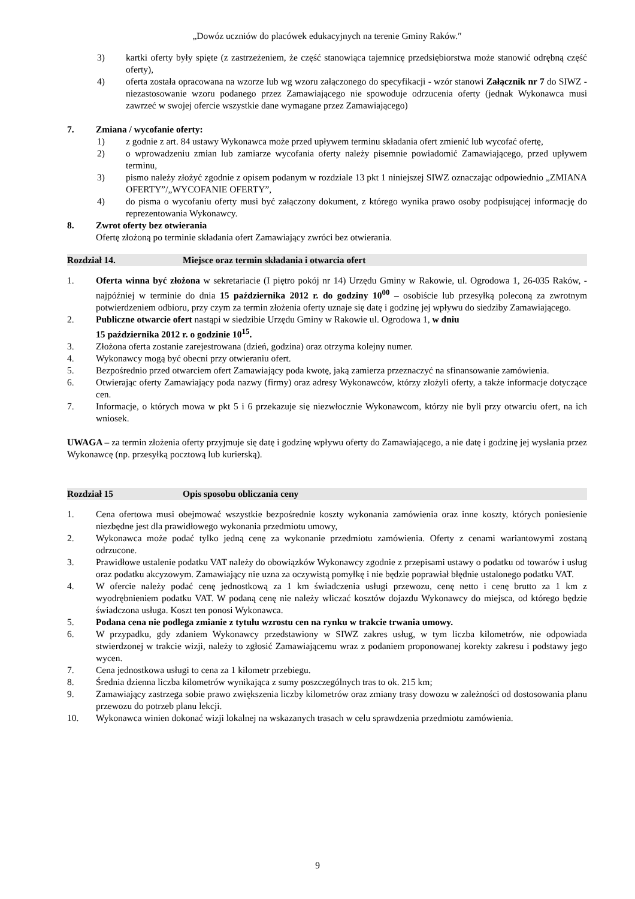„Dowóz uczniów do placówek edukacyjnych na terenie Gminy Raków.″
3) kartki oferty były spięte (z zastrzeżeniem, że część stanowiąca tajemnicę przedsiębiorstwa może stanowić odrębną część oferty),
4) oferta została opracowana na wzorze lub wg wzoru załączonego do specyfikacji - wzór stanowi Załącznik nr 7 do SIWZ - niezastosowanie wzoru podanego przez Zamawiającego nie spowoduje odrzucenia oferty (jednak Wykonawca musi zawrzeć w swojej ofercie wszystkie dane wymagane przez Zamawiającego)
7. Zmiana / wycofanie oferty:
1) z godnie z art. 84 ustawy Wykonawca może przed upływem terminu składania ofert zmienić lub wycofać ofertę,
2) o wprowadzeniu zmian lub zamiarze wycofania oferty należy pisemnie powiadomić Zamawiającego, przed upływem terminu,
3) pismo należy złożyć zgodnie z opisem podanym w rozdziale 13 pkt 1 niniejszej SIWZ oznaczając odpowiednio „ZMIANA OFERTY”/„WYCOFANIE OFERTY”,
4) do pisma o wycofaniu oferty musi być załączony dokument, z którego wynika prawo osoby podpisującej informację do reprezentowania Wykonawcy.
8. Zwrot oferty bez otwierania
Ofertę złożoną po terminie składania ofert Zamawiający zwróci bez otwierania.
Rozdział 14. Miejsce oraz termin składania i otwarcia ofert
1. Oferta winna być złożona w sekretariacie (I piętro pokój nr 14) Urzędu Gminy w Rakowie, ul. Ogrodowa 1, 26-035 Raków, - najpóźniej w terminie do dnia 15 października 2012 r. do godziny 10<sup>00</sup> – osobiście lub przesyłką poleconą za zwrotnym potwierdzeniem odbioru, przy czym za termin złożenia oferty uznaje się datę i godzinę jej wpływu do siedziby Zamawiającego.
2. Publiczne otwarcie ofert nastąpi w siedzibie Urzędu Gminy w Rakowie ul. Ogrodowa 1, w dniu
15 października 2012 r. o godzinie 10<sup>15</sup>.
3. Złożona oferta zostanie zarejestrowana (dzień, godzina) oraz otrzyma kolejny numer.
4. Wykonawcy mogą być obecni przy otwieraniu ofert.
5. Bezpośrednio przed otwarciem ofert Zamawiający poda kwotę, jaką zamierza przeznaczyć na sfinansowanie zamówienia.
6. Otwierając oferty Zamawiający poda nazwy (firmy) oraz adresy Wykonawców, którzy złożyli oferty, a także informacje dotyczące cen.
7. Informacje, o których mowa w pkt 5 i 6 przekazuje się niezwłocznie Wykonawcom, którzy nie byli przy otwarciu ofert, na ich wniosek.
UWAGA – za termin złożenia oferty przyjmuje się datę i godzinę wpływu oferty do Zamawiającego, a nie datę i godzinę jej wysłania przez Wykonawcę (np. przesyłką pocztową lub kurierską).
Rozdział 15 Opis sposobu obliczania ceny
1. Cena ofertowa musi obejmować wszystkie bezpośrednie koszty wykonania zamówienia oraz inne koszty, których poniesienie niezbędne jest dla prawidłowego wykonania przedmiotu umowy,
2. Wykonawca może podać tylko jedną cenę za wykonanie przedmiotu zamówienia. Oferty z cenami wariantowymi zostaną odrzucone.
3. Prawidłowe ustalenie podatku VAT należy do obowiązków Wykonawcy zgodnie z przepisami ustawy o podatku od towarów i usług oraz podatku akcyzowym. Zamawiający nie uzna za oczywistą pomyłkę i nie będzie poprawiał błędnie ustalonego podatku VAT.
4. W ofercie należy podać cenę jednostkową za 1 km świadczenia usługi przewozu, cenę netto i cenę brutto za 1 km z wyodrębnieniem podatku VAT. W podaną cenę nie należy wliczać kosztów dojazdu Wykonawcy do miejsca, od którego będzie świadczona usługa. Koszt ten ponosi Wykonawca.
5. Podana cena nie podlega zmianie z tytułu wzrostu cen na rynku w trakcie trwania umowy.
6. W przypadku, gdy zdaniem Wykonawcy przedstawiony w SIWZ zakres usług, w tym liczba kilometrów, nie odpowiada stwierdzonej w trakcie wizji, należy to zgłosić Zamawiającemu wraz z podaniem proponowanej korekty zakresu i podstawy jego wycen.
7. Cena jednostkowa usługi to cena za 1 kilometr przebiegu.
8. Średnia dzienna liczba kilometrów wynikająca z sumy poszczególnych tras to ok. 215 km;
9. Zamawiający zastrzega sobie prawo zwiększenia liczby kilometrów oraz zmiany trasy dowozu w zależności od dostosowania planu przewozu do potrzeb planu lekcji.
10. Wykonawca winien dokonać wizji lokalnej na wskazanych trasach w celu sprawdzenia przedmiotu zamówienia.
9